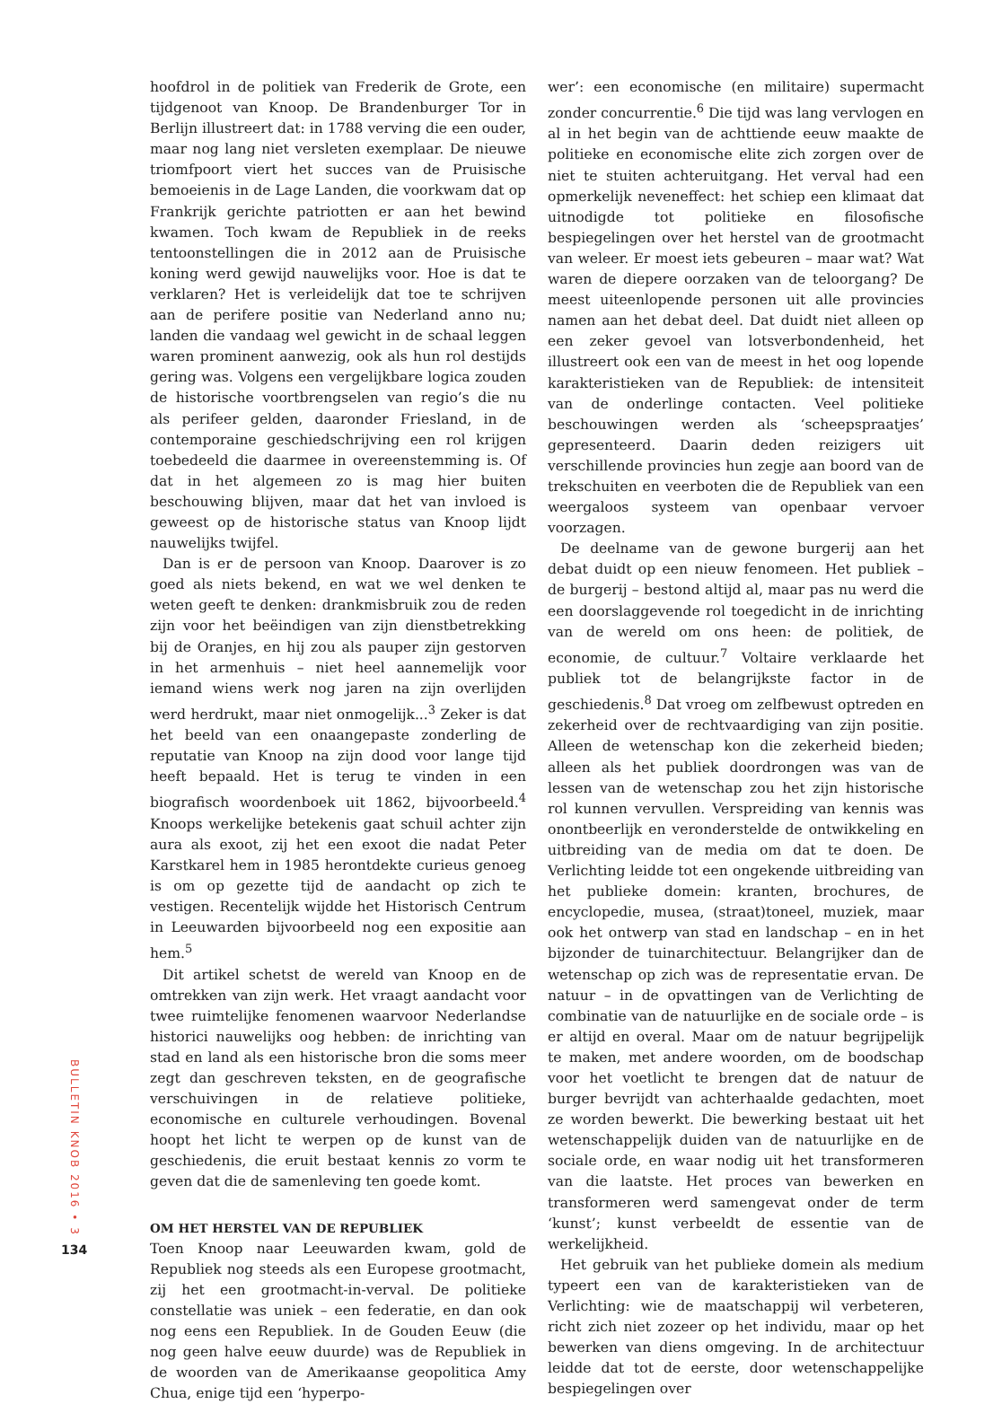hoofdrol in de politiek van Frederik de Grote, een tijdgenoot van Knoop. De Brandenburger Tor in Berlijn illustreert dat: in 1788 verving die een ouder, maar nog lang niet versleten exemplaar. De nieuwe triomfpoort viert het succes van de Pruisische bemoeienis in de Lage Landen, die voorkwam dat op Frankrijk gerichte patriotten er aan het bewind kwamen. Toch kwam de Republiek in de reeks tentoonstellingen die in 2012 aan de Pruisische koning werd gewijd nauwelijks voor. Hoe is dat te verklaren? Het is verleidelijk dat toe te schrijven aan de perifere positie van Nederland anno nu; landen die vandaag wel gewicht in de schaal leggen waren prominent aanwezig, ook als hun rol destijds gering was. Volgens een vergelijkbare logica zouden de historische voortbrengselen van regio’s die nu als perifeer gelden, daaronder Friesland, in de contemporaine geschiedschrijving een rol krijgen toebedeeld die daarmee in overeenstemming is. Of dat in het algemeen zo is mag hier buiten beschouwing blijven, maar dat het van invloed is geweest op de historische status van Knoop lijdt nauwelijks twijfel.
Dan is er de persoon van Knoop. Daarover is zo goed als niets bekend, en wat we wel denken te weten geeft te denken: drankmisbruik zou de reden zijn voor het beëindigen van zijn dienstbetrekking bij de Oranjes, en hij zou als pauper zijn gestorven in het armenhuis – niet heel aannemelijk voor iemand wiens werk nog jaren na zijn overlijden werd herdrukt, maar niet onmogelijk...<sup>3</sup> Zeker is dat het beeld van een onaangepaste zonderling de reputatie van Knoop na zijn dood voor lange tijd heeft bepaald. Het is terug te vinden in een biografisch woordenboek uit 1862, bijvoorbeeld.<sup>4</sup> Knoops werkelijke betekenis gaat schuil achter zijn aura als exoot, zij het een exoot die nadat Peter Karstkarel hem in 1985 herontdekte curieus genoeg is om op gezette tijd de aandacht op zich te vestigen. Recentelijk wijdde het Historisch Centrum in Leeuwarden bijvoorbeeld nog een expositie aan hem.<sup>5</sup>
Dit artikel schetst de wereld van Knoop en de omtrekken van zijn werk. Het vraagt aandacht voor twee ruimtelijke fenomenen waarvoor Nederlandse historici nauwelijks oog hebben: de inrichting van stad en land als een historische bron die soms meer zegt dan geschreven teksten, en de geografische verschuivingen in de relatieve politieke, economische en culturele verhoudingen. Bovenal hoopt het licht te werpen op de kunst van de geschiedenis, die eruit bestaat kennis zo vorm te geven dat die de samenleving ten goede komt.
OM HET HERSTEL VAN DE REPUBLIEK
Toen Knoop naar Leeuwarden kwam, gold de Republiek nog steeds als een Europese grootmacht, zij het een grootmacht-in-verval. De politieke constellatie was uniek – een federatie, en dan ook nog eens een Republiek. In de Gouden Eeuw (die nog geen halve eeuw duurde) was de Republiek in de woorden van de Amerikaanse geopolitica Amy Chua, enige tijd een ‘hyperpo-
wer’: een economische (en militaire) supermacht zonder concurrentie.<sup>6</sup> Die tijd was lang vervlogen en al in het begin van de achttiende eeuw maakte de politieke en economische elite zich zorgen over de niet te stuiten achteruitgang. Het verval had een opmerkelijk neveneffect: het schiep een klimaat dat uitnodigde tot politieke en filosofische bespiegelingen over het herstel van de grootmacht van weleer. Er moest iets gebeuren – maar wat? Wat waren de diepere oorzaken van de teloorgang? De meest uiteenlopende personen uit alle provincies namen aan het debat deel. Dat duidt niet alleen op een zeker gevoel van lotsverbondenheid, het illustreert ook een van de meest in het oog lopende karakteristieken van de Republiek: de intensiteit van de onderlinge contacten. Veel politieke beschouwingen werden als ‘scheepspraatjes’ gepresenteerd. Daarin deden reizigers uit verschillende provincies hun zegje aan boord van de trekschuiten en veerboten die de Republiek van een weergaloos systeem van openbaar vervoer voorzagen.
De deelname van de gewone burgerij aan het debat duidt op een nieuw fenomeen. Het publiek – de burgerij – bestond altijd al, maar pas nu werd die een doorslaggevende rol toegedicht in de inrichting van de wereld om ons heen: de politiek, de economie, de cultuur.<sup>7</sup> Voltaire verklaarde het publiek tot de belangrijkste factor in de geschiedenis.<sup>8</sup> Dat vroeg om zelfbewust optreden en zekerheid over de rechtvaardiging van zijn positie. Alleen de wetenschap kon die zekerheid bieden; alleen als het publiek doordrongen was van de lessen van de wetenschap zou het zijn historische rol kunnen vervullen. Verspreiding van kennis was onontbeerlijk en veronderstelde de ontwikkeling en uitbreiding van de media om dat te doen. De Verlichting leidde tot een ongekende uitbreiding van het publieke domein: kranten, brochures, de encyclopedie, musea, (straat)toneel, muziek, maar ook het ontwerp van stad en landschap – en in het bijzonder de tuinarchitectuur. Belangrijker dan de wetenschap op zich was de representatie ervan. De natuur – in de opvattingen van de Verlichting de combinatie van de natuurlijke en de sociale orde – is er altijd en overal. Maar om de natuur begrijpelijk te maken, met andere woorden, om de boodschap voor het voetlicht te brengen dat de natuur de burger bevrijdt van achterhaalde gedachten, moet ze worden bewerkt. Die bewerking bestaat uit het wetenschappelijk duiden van de natuurlijke en de sociale orde, en waar nodig uit het transformeren van die laatste. Het proces van bewerken en transformeren werd samengevat onder de term ‘kunst’; kunst verbeeldt de essentie van de werkelijkheid.
Het gebruik van het publieke domein als medium typeert een van de karakteristieken van de Verlichting: wie de maatschappij wil verbeteren, richt zich niet zozeer op het individu, maar op het bewerken van diens omgeving. In de architectuur leidde dat tot de eerste, door wetenschappelijke bespiegelingen over
BULLETIN KNOB 2016 • 3
134